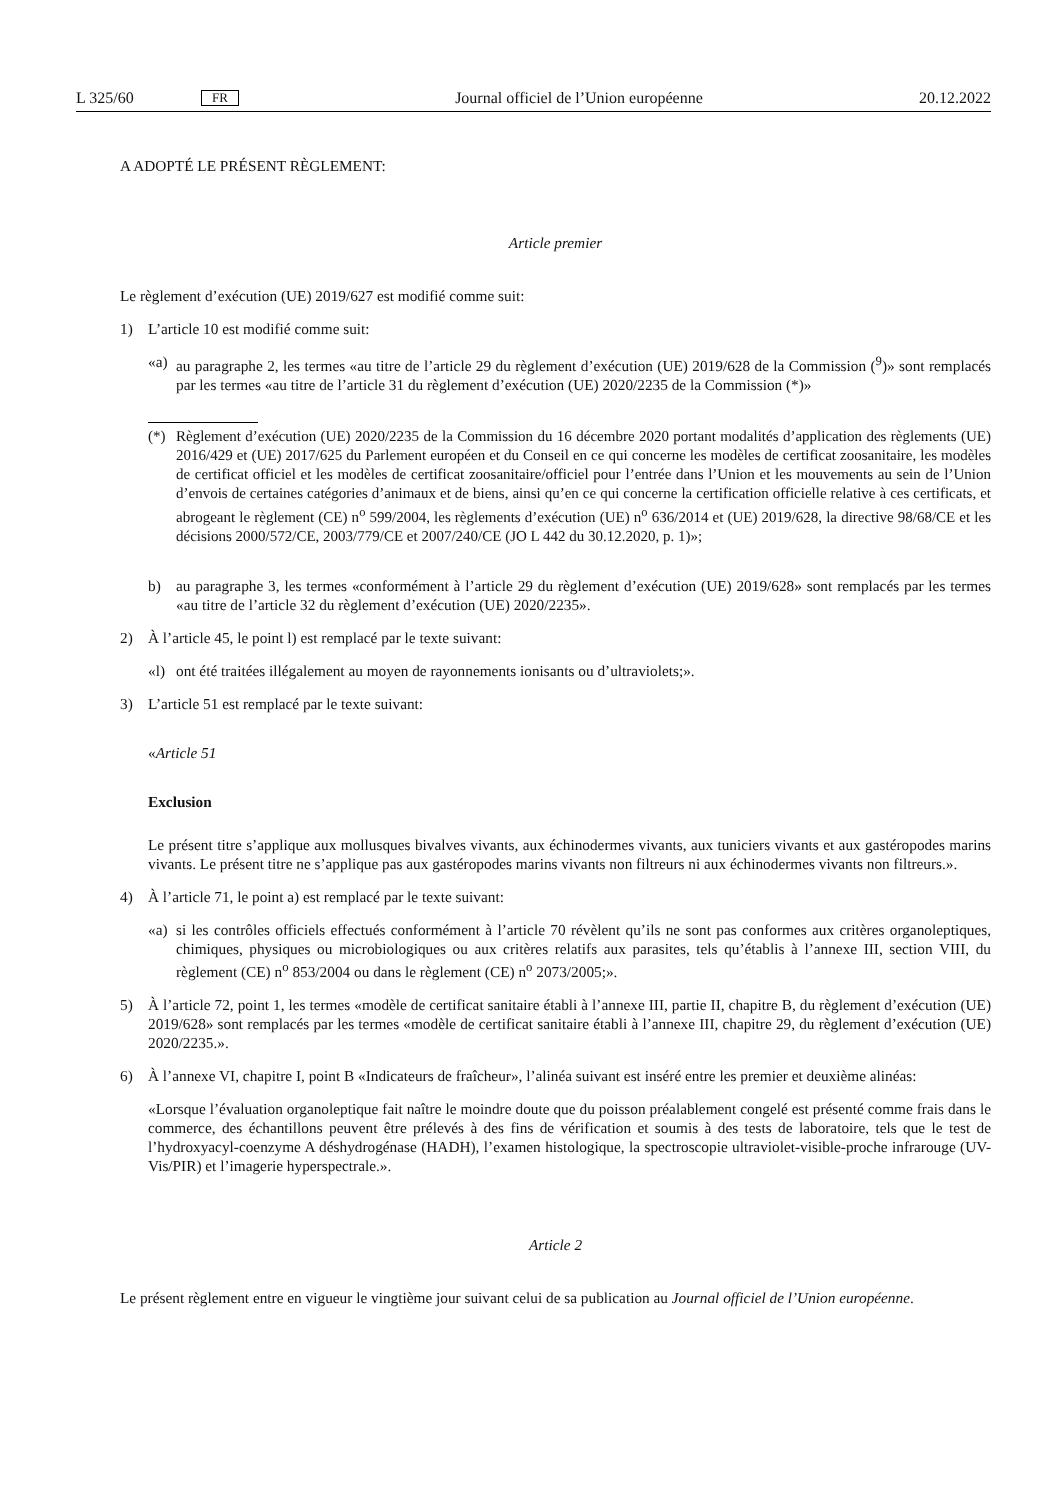L 325/60 FR Journal officiel de l’Union européenne 20.12.2022
A ADOPTÉ LE PRÉSENT RÈGLEMENT:
Article premier
Le règlement d’exécution (UE) 2019/627 est modifié comme suit:
1) L’article 10 est modifié comme suit:
«a) au paragraphe 2, les termes «au titre de l’article 29 du règlement d’exécution (UE) 2019/628 de la Commission (<sup>9</sup>)» sont remplacés par les termes «au titre de l’article 31 du règlement d’exécution (UE) 2020/2235 de la Commission (*)»
(*) Règlement d’exécution (UE) 2020/2235 de la Commission du 16 décembre 2020 portant modalités d’application des règlements (UE) 2016/429 et (UE) 2017/625 du Parlement européen et du Conseil en ce qui concerne les modèles de certificat zoosanitaire, les modèles de certificat officiel et les modèles de certificat zoosanitaire/officiel pour l’entrée dans l’Union et les mouvements au sein de l’Union d’envois de certaines catégories d’animaux et de biens, ainsi qu’en ce qui concerne la certification officielle relative à ces certificats, et abrogeant le règlement (CE) n<sup>o</sup> 599/2004, les règlements d’exécution (UE) n<sup>o</sup> 636/2014 et (UE) 2019/628, la directive 98/68/CE et les décisions 2000/572/CE, 2003/779/CE et 2007/240/CE (JO L 442 du 30.12.2020, p. 1)»;
b) au paragraphe 3, les termes «conformément à l’article 29 du règlement d’exécution (UE) 2019/628» sont remplacés par les termes «au titre de l’article 32 du règlement d’exécution (UE) 2020/2235».
2) À l’article 45, le point l) est remplacé par le texte suivant:
«l) ont été traitées illégalement au moyen de rayonnements ionisants ou d’ultraviolets;».
3) L’article 51 est remplacé par le texte suivant:
«Article 51
Exclusion
Le présent titre s’applique aux mollusques bivalves vivants, aux échinodermes vivants, aux tuniciers vivants et aux gastéropodes marins vivants. Le présent titre ne s’applique pas aux gastéropodes marins vivants non filtreurs ni aux échinodermes vivants non filtreurs.».
4) À l’article 71, le point a) est remplacé par le texte suivant:
«a) si les contrôles officiels effectués conformément à l’article 70 révèlent qu’ils ne sont pas conformes aux critères organoleptiques, chimiques, physiques ou microbiologiques ou aux critères relatifs aux parasites, tels qu’établis à l’annexe III, section VIII, du règlement (CE) n<sup>o</sup> 853/2004 ou dans le règlement (CE) n<sup>o</sup> 2073/2005;».
5) À l’article 72, point 1, les termes «modèle de certificat sanitaire établi à l’annexe III, partie II, chapitre B, du règlement d’exécution (UE) 2019/628» sont remplacés par les termes «modèle de certificat sanitaire établi à l’annexe III, chapitre 29, du règlement d’exécution (UE) 2020/2235.».
6) À l’annexe VI, chapitre I, point B «Indicateurs de fraîcheur», l’alinéa suivant est inséré entre les premier et deuxième alinéas:
«Lorsque l’évaluation organoleptique fait naître le moindre doute que du poisson préalablement congelé est présenté comme frais dans le commerce, des échantillons peuvent être prélevés à des fins de vérification et soumis à des tests de laboratoire, tels que le test de l’hydroxyacyl-coenzyme A déshydrogénase (HADH), l’examen histologique, la spectroscopie ultraviolet-visible-proche infrarouge (UV-Vis/PIR) et l’imagerie hyperspectrale.».
Article 2
Le présent règlement entre en vigueur le vingtième jour suivant celui de sa publication au Journal officiel de l’Union européenne.